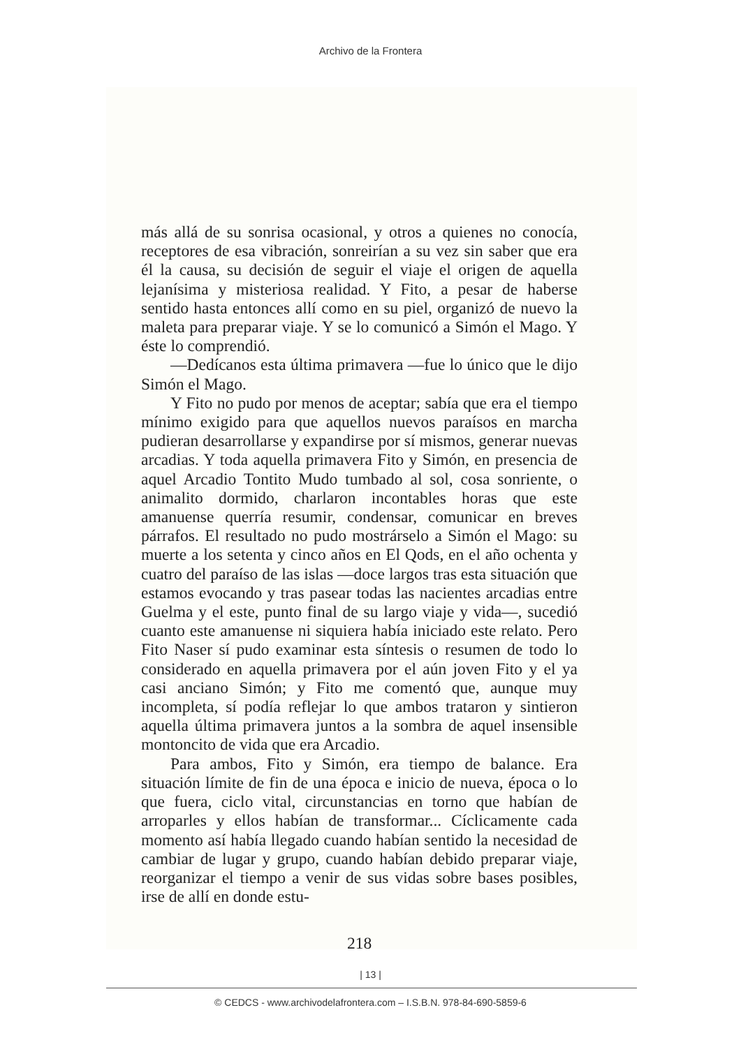Archivo de la Frontera
más allá de su sonrisa ocasional, y otros a quienes no conocía, receptores de esa vibración, sonreirían a su vez sin saber que era él la causa, su decisión de seguir el viaje el origen de aquella lejanísima y misteriosa realidad. Y Fito, a pesar de haberse sentido hasta entonces allí como en su piel, organizó de nuevo la maleta para preparar viaje. Y se lo comunicó a Simón el Mago. Y éste lo comprendió.
—Dedícanos esta última primavera —fue lo único que le dijo Simón el Mago.
Y Fito no pudo por menos de aceptar; sabía que era el tiempo mínimo exigido para que aquellos nuevos paraísos en marcha pudieran desarrollarse y expandirse por sí mismos, generar nuevas arcadias. Y toda aquella primavera Fito y Simón, en presencia de aquel Arcadio Tontito Mudo tumbado al sol, cosa sonriente, o animalito dormido, charlaron incontables horas que este amanuense querría resumir, condensar, comunicar en breves párrafos. El resultado no pudo mostrárselo a Simón el Mago: su muerte a los setenta y cinco años en El Qods, en el año ochenta y cuatro del paraíso de las islas —doce largos tras esta situación que estamos evocando y tras pasear todas las nacientes arcadias entre Guelma y el este, punto final de su largo viaje y vida—, sucedió cuanto este amanuense ni siquiera había iniciado este relato. Pero Fito Naser sí pudo examinar esta síntesis o resumen de todo lo considerado en aquella primavera por el aún joven Fito y el ya casi anciano Simón; y Fito me comentó que, aunque muy incompleta, sí podía reflejar lo que ambos trataron y sintieron aquella última primavera juntos a la sombra de aquel insensible montoncito de vida que era Arcadio.
Para ambos, Fito y Simón, era tiempo de balance. Era situación límite de fin de una época e inicio de nueva, época o lo que fuera, ciclo vital, circunstancias en torno que habían de arroparles y ellos habían de transformar... Cíclicamente cada momento así había llegado cuando habían sentido la necesidad de cambiar de lugar y grupo, cuando habían debido preparar viaje, reorganizar el tiempo a venir de sus vidas sobre bases posibles, irse de allí en donde estu-
218
| 13 |
© CEDCS - www.archivodelafrontera.com – I.S.B.N. 978-84-690-5859-6